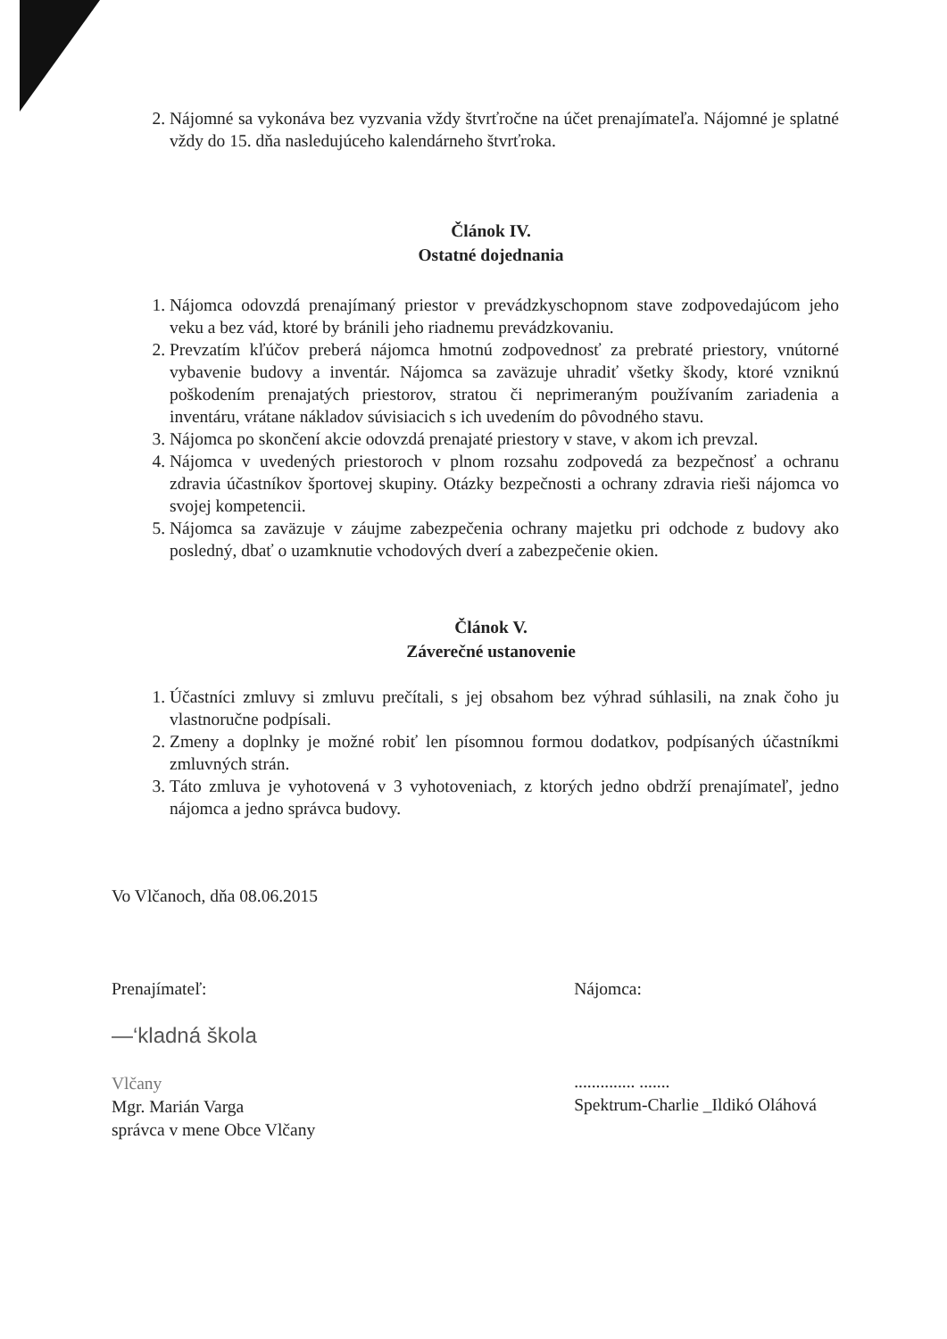2. Nájomné sa vykonáva bez vyzvania vždy štvrťročne na účet prenajímateľa. Nájomné je splatné vždy do 15. dňa nasledujúceho kalendárneho štvrťroka.
Článok IV.
Ostatné dojednania
1. Nájomca odovzdá prenajímaný priestor v prevádzkyschopnom stave zodpovedajúcom jeho veku a bez vád, ktoré by bránili jeho riadnemu prevádzkovaniu.
2. Prevzatím kľúčov preberá nájomca hmotnú zodpovednosť za prebraté priestory, vnútorné vybavenie budovy a inventár. Nájomca sa zaväzuje uhradiť všetky škody, ktoré vzniknú poškodením prenajatých priestorov, stratou či neprimeraným používaním zariadenia a inventáru, vrátane nákladov súvisiacich s ich uvedením do pôvodného stavu.
3. Nájomca po skončení akcie odovzdá prenajaté priestory v stave, v akom ich prevzal.
4. Nájomca v uvedených priestoroch v plnom rozsahu zodpovedá za bezpečnosť a ochranu zdravia účastníkov športovej skupiny. Otázky bezpečnosti a ochrany zdravia rieši nájomca vo svojej kompetencii.
5. Nájomca sa zaväzuje v záujme zabezpečenia ochrany majetku pri odchode z budovy ako posledný, dbať o uzamknutie vchodových dverí a zabezpečenie okien.
Článok V.
Záverečné ustanovenie
1. Účastníci zmluvy si zmluvu prečítali, s jej obsahom bez výhrad súhlasili, na znak čoho ju vlastnoručne podpísali.
2. Zmeny a doplnky je možné robiť len písomnou formou dodatkov, podpísaných účastníkmi zmluvných strán.
3. Táto zmluva je vyhotovená v 3 vyhotoveniach, z ktorých jedno obdrží prenajímateľ, jedno nájomca a jedno správca budovy.
Vo Vlčanoch, dňa 08.06.2015
Prenajímateľ:
—‘kladná škola
Vlčany
Mgr. Marián Varga
správca v mene Obce Vlčany
Nájomca:
.............. .......
Spektrum-Charlie _Ildikó Oláhová